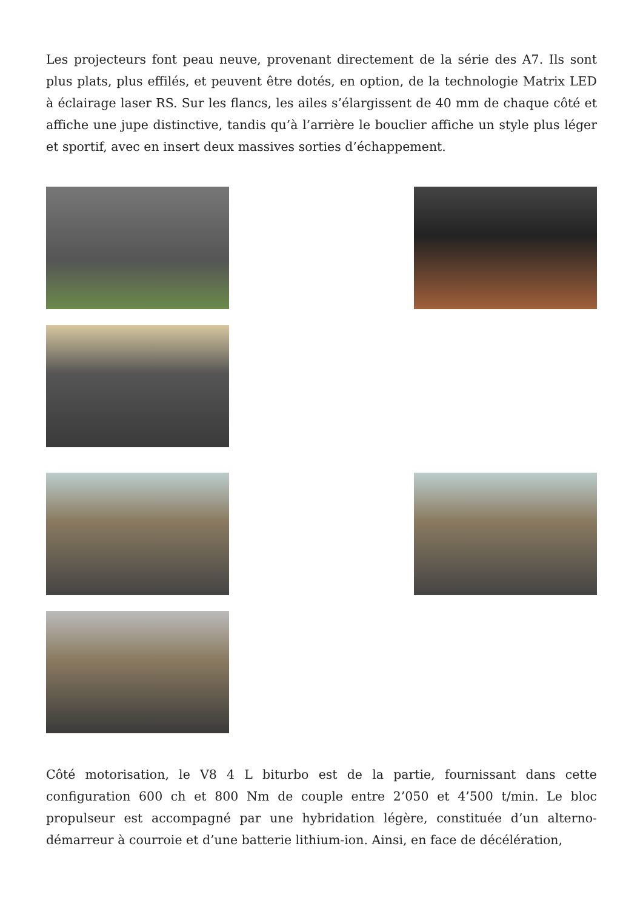Les projecteurs font peau neuve, provenant directement de la série des A7. Ils sont plus plats, plus effilés, et peuvent être dotés, en option, de la technologie Matrix LED à éclairage laser RS. Sur les flancs, les ailes s’élargissent de 40 mm de chaque côté et affiche une jupe distinctive, tandis qu’à l’arrière le bouclier affiche un style plus léger et sportif, avec en insert deux massives sorties d’échappement.
Côté motorisation, le V8 4 L biturbo est de la partie, fournissant dans cette configuration 600 ch et 800 Nm de couple entre 2’050 et 4’500 t/min. Le bloc propulseur est accompagné par une hybridation légère, constituée d’un alterno-démarreur à courroie et d’une batterie lithium-ion. Ainsi, en face de décélération,